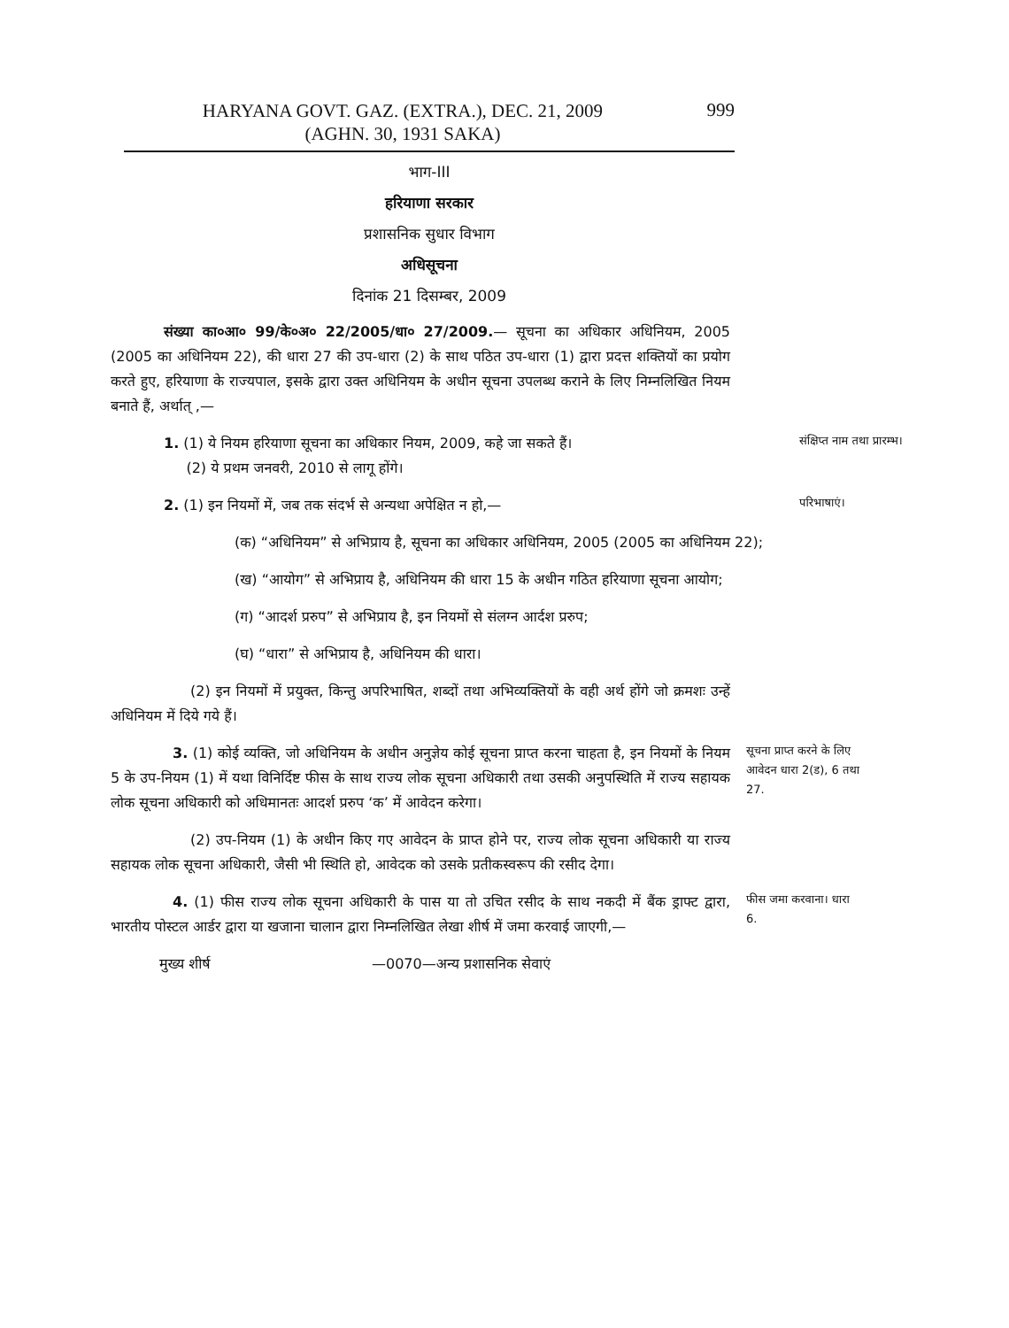HARYANA GOVT. GAZ. (EXTRA.), DEC. 21, 2009
(AGHN. 30, 1931 SAKA)
999
भाग-III
हरियाणा सरकार
प्रशासनिक सुधार विभाग
अधिसूचना
दिनांक 21 दिसम्बर, 2009
संख्या का०आ० 99/के०अ० 22/2005/धा० 27/2009.— सूचना का अधिकार अधिनियम, 2005 (2005 का अधिनियम 22), की धारा 27 की उप-धारा (2) के साथ पठित उप-धारा (1) द्वारा प्रदत्त शक्तियों का प्रयोग करते हुए, हरियाणा के राज्यपाल, इसके द्वारा उक्त अधिनियम के अधीन सूचना उपलब्ध कराने के लिए निम्नलिखित नियम बनाते हैं, अर्थात् ,—
1. (1) ये नियम हरियाणा सूचना का अधिकार नियम, 2009, कहे जा सकते हैं।
(2) ये प्रथम जनवरी, 2010 से लागू होंगे।
संक्षिप्त नाम तथा प्रारम्भ।
2. (1) इन नियमों में, जब तक संदर्भ से अन्यथा अपेक्षित न हो,—
परिभाषाएं।
(क) “अधिनियम” से अभिप्राय है, सूचना का अधिकार अधिनियम, 2005 (2005 का अधिनियम 22);
(ख) “आयोग” से अभिप्राय है, अधिनियम की धारा 15 के अधीन गठित हरियाणा सूचना आयोग;
(ग) “आदर्श प्ररुप” से अभिप्राय है, इन नियमों से संलग्न आर्दश प्ररुप;
(घ) “धारा” से अभिप्राय है, अधिनियम की धारा।
(2) इन नियमों में प्रयुक्त, किन्तु अपरिभाषित, शब्दों तथा अभिव्यक्तियों के वही अर्थ होंगे जो क्रमशः उन्हें अधिनियम में दिये गये हैं।
3. (1) कोई व्यक्ति, जो अधिनियम के अधीन अनुज्ञेय कोई सूचना प्राप्त करना चाहता है, इन नियमों के नियम 5 के उप-नियम (1) में यथा विनिर्दिष्ट फीस के साथ राज्य लोक सूचना अधिकारी तथा उसकी अनुपस्थिति में राज्य सहायक लोक सूचना अधिकारी को अधिमानतः आदर्श प्ररुप ‘क’ में आवेदन करेगा।
सूचना प्राप्त करने के लिए आवेदन धारा 2(ड), 6 तथा 27.
(2) उप-नियम (1) के अधीन किए गए आवेदन के प्राप्त होने पर, राज्य लोक सूचना अधिकारी या राज्य सहायक लोक सूचना अधिकारी, जैसी भी स्थिति हो, आवेदक को उसके प्रतीकस्वरूप की रसीद देगा।
4. (1) फीस राज्य लोक सूचना अधिकारी के पास या तो उचित रसीद के साथ नकदी में बैंक ड्राफ्ट द्वारा, भारतीय पोस्टल आर्डर द्वारा या खजाना चालान द्वारा निम्नलिखित लेखा शीर्ष में जमा करवाई जाएगी,—
फीस जमा करवाना। धारा 6.
मुख्य शीर्ष —0070—अन्य प्रशासनिक सेवाएं